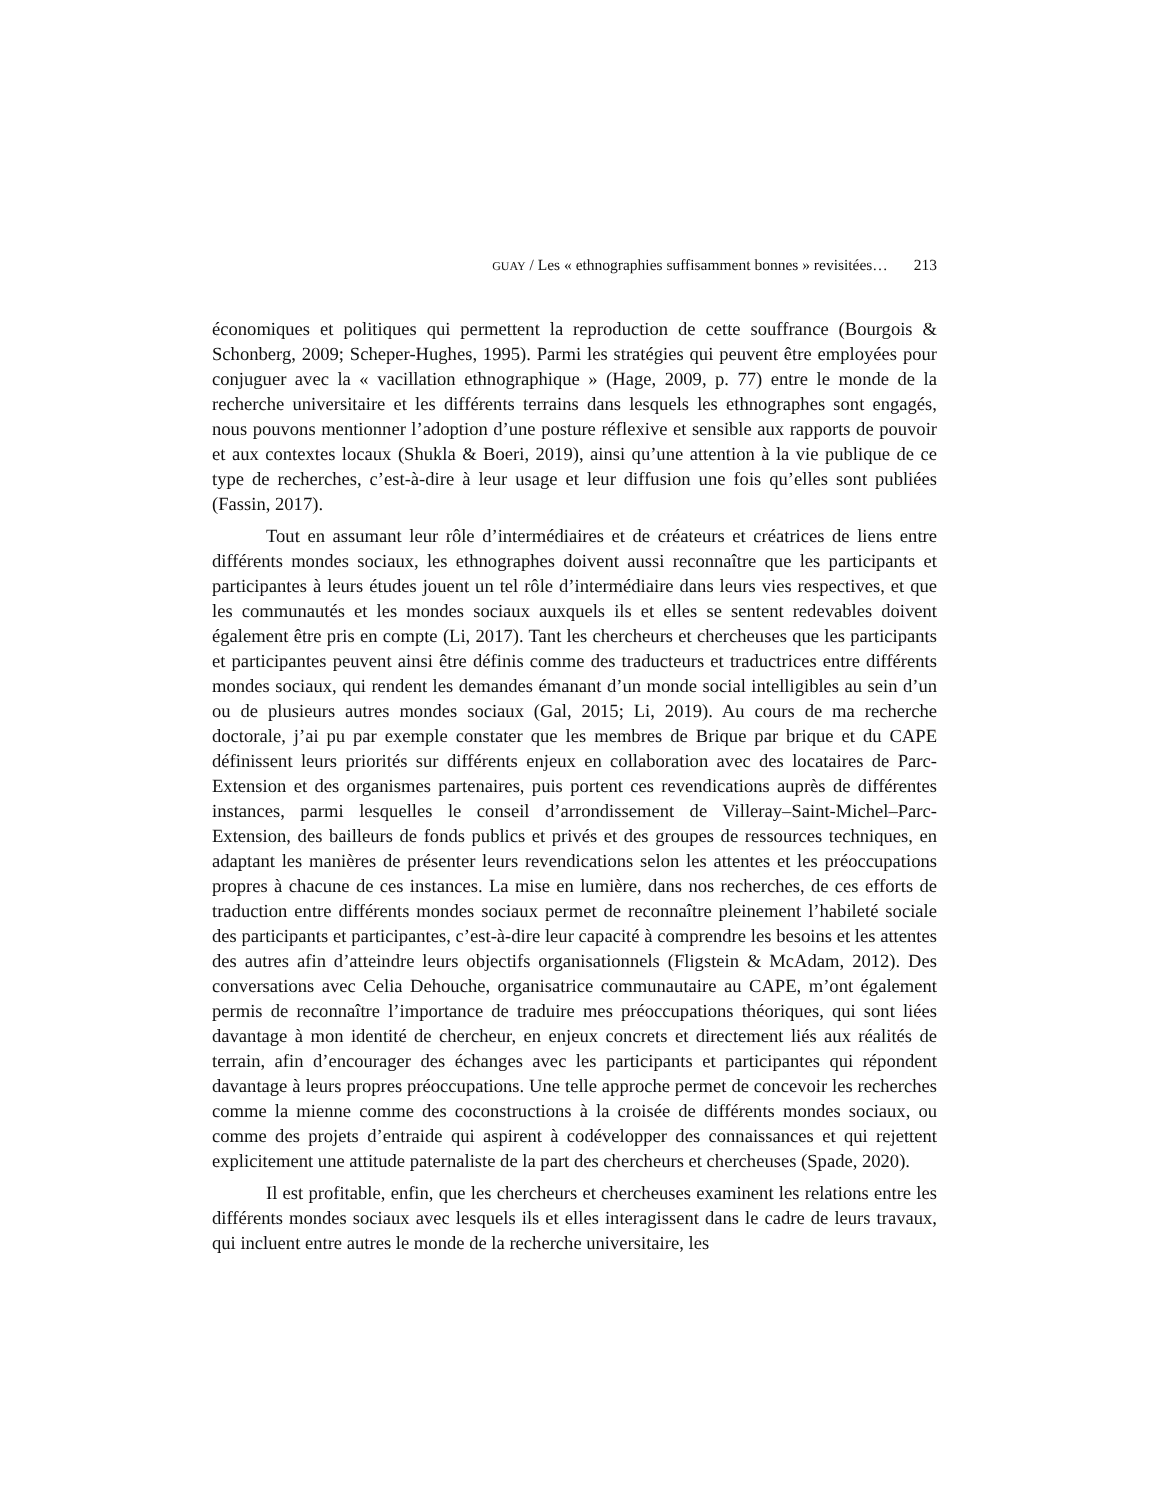GUAY / Les « ethnographies suffisamment bonnes » revisitées… 213
économiques et politiques qui permettent la reproduction de cette souffrance (Bourgois & Schonberg, 2009; Scheper-Hughes, 1995). Parmi les stratégies qui peuvent être employées pour conjuguer avec la « vacillation ethnographique » (Hage, 2009, p. 77) entre le monde de la recherche universitaire et les différents terrains dans lesquels les ethnographes sont engagés, nous pouvons mentionner l’adoption d’une posture réflexive et sensible aux rapports de pouvoir et aux contextes locaux (Shukla & Boeri, 2019), ainsi qu’une attention à la vie publique de ce type de recherches, c’est-à-dire à leur usage et leur diffusion une fois qu’elles sont publiées (Fassin, 2017).
Tout en assumant leur rôle d’intermédiaires et de créateurs et créatrices de liens entre différents mondes sociaux, les ethnographes doivent aussi reconnaître que les participants et participantes à leurs études jouent un tel rôle d’intermédiaire dans leurs vies respectives, et que les communautés et les mondes sociaux auxquels ils et elles se sentent redevables doivent également être pris en compte (Li, 2017). Tant les chercheurs et chercheuses que les participants et participantes peuvent ainsi être définis comme des traducteurs et traductrices entre différents mondes sociaux, qui rendent les demandes émanant d’un monde social intelligibles au sein d’un ou de plusieurs autres mondes sociaux (Gal, 2015; Li, 2019). Au cours de ma recherche doctorale, j’ai pu par exemple constater que les membres de Brique par brique et du CAPE définissent leurs priorités sur différents enjeux en collaboration avec des locataires de Parc-Extension et des organismes partenaires, puis portent ces revendications auprès de différentes instances, parmi lesquelles le conseil d’arrondissement de Villeray–Saint-Michel–Parc-Extension, des bailleurs de fonds publics et privés et des groupes de ressources techniques, en adaptant les manières de présenter leurs revendications selon les attentes et les préoccupations propres à chacune de ces instances. La mise en lumière, dans nos recherches, de ces efforts de traduction entre différents mondes sociaux permet de reconnaître pleinement l’habileté sociale des participants et participantes, c’est-à-dire leur capacité à comprendre les besoins et les attentes des autres afin d’atteindre leurs objectifs organisationnels (Fligstein & McAdam, 2012). Des conversations avec Celia Dehouche, organisatrice communautaire au CAPE, m’ont également permis de reconnaître l’importance de traduire mes préoccupations théoriques, qui sont liées davantage à mon identité de chercheur, en enjeux concrets et directement liés aux réalités de terrain, afin d’encourager des échanges avec les participants et participantes qui répondent davantage à leurs propres préoccupations. Une telle approche permet de concevoir les recherches comme la mienne comme des coconstructions à la croisée de différents mondes sociaux, ou comme des projets d’entraide qui aspirent à codévelopper des connaissances et qui rejettent explicitement une attitude paternaliste de la part des chercheurs et chercheuses (Spade, 2020).
Il est profitable, enfin, que les chercheurs et chercheuses examinent les relations entre les différents mondes sociaux avec lesquels ils et elles interagissent dans le cadre de leurs travaux, qui incluent entre autres le monde de la recherche universitaire, les